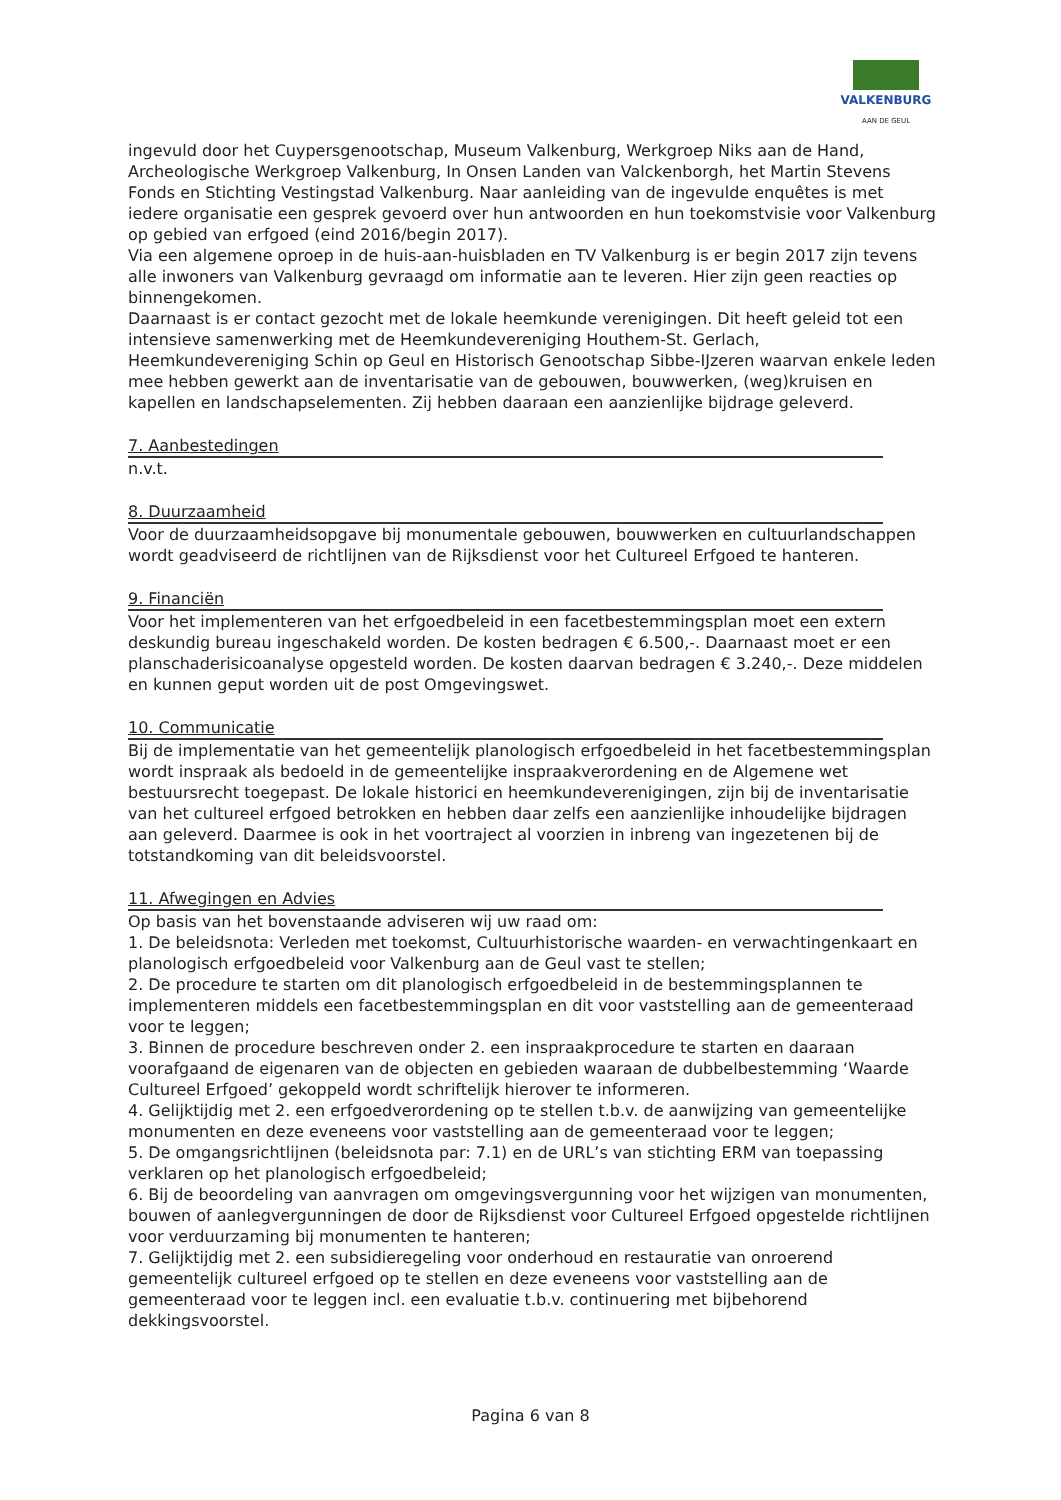VALKENBURG
AAN DE GEUL
ingevuld door het Cuypersgenootschap, Museum Valkenburg, Werkgroep Niks aan de Hand, Archeologische Werkgroep Valkenburg, In Onsen Landen van Valckenborgh, het Martin Stevens Fonds en Stichting Vestingstad Valkenburg. Naar aanleiding van de ingevulde enquêtes is met iedere organisatie een gesprek gevoerd over hun antwoorden en hun toekomstvisie voor Valkenburg op gebied van erfgoed (eind 2016/begin 2017).
Via een algemene oproep in de huis-aan-huisbladen en TV Valkenburg is er begin 2017 zijn tevens alle inwoners van Valkenburg gevraagd om informatie aan te leveren. Hier zijn geen reacties op binnengekomen.
Daarnaast is er contact gezocht met de lokale heemkunde verenigingen. Dit heeft geleid tot een intensieve samenwerking met de Heemkundevereniging Houthem-St. Gerlach, Heemkundevereniging Schin op Geul en Historisch Genootschap Sibbe-IJzeren waarvan enkele leden mee hebben gewerkt aan de inventarisatie van de gebouwen, bouwwerken, (weg)kruisen en kapellen en landschapselementen. Zij hebben daaraan een aanzienlijke bijdrage geleverd.
7. Aanbestedingen
n.v.t.
8. Duurzaamheid
Voor de duurzaamheidsopgave bij monumentale gebouwen, bouwwerken en cultuurlandschappen wordt geadviseerd de richtlijnen van de Rijksdienst voor het Cultureel Erfgoed te hanteren.
9. Financiën
Voor het implementeren van het erfgoedbeleid in een facetbestemmingsplan moet een extern deskundig bureau ingeschakeld worden. De kosten bedragen € 6.500,-. Daarnaast moet er een planschaderisicoanalyse opgesteld worden. De kosten daarvan bedragen € 3.240,-. Deze middelen en kunnen geput worden uit de post Omgevingswet.
10. Communicatie
Bij de implementatie van het gemeentelijk planologisch erfgoedbeleid in het facetbestemmingsplan wordt inspraak als bedoeld in de gemeentelijke inspraakverordening en de Algemene wet bestuursrecht toegepast. De lokale historici en heemkundeverenigingen, zijn bij de inventarisatie van het cultureel erfgoed betrokken en hebben daar zelfs een aanzienlijke inhoudelijke bijdragen aan geleverd. Daarmee is ook in het voortraject al voorzien in inbreng van ingezetenen bij de totstandkoming van dit beleidsvoorstel.
11. Afwegingen en Advies
Op basis van het bovenstaande adviseren wij uw raad om:
1. De beleidsnota: Verleden met toekomst, Cultuurhistorische waarden- en verwachtingenkaart en planologisch erfgoedbeleid voor Valkenburg aan de Geul vast te stellen;
2. De procedure te starten om dit planologisch erfgoedbeleid in de bestemmingsplannen te implementeren middels een facetbestemmingsplan en dit voor vaststelling aan de gemeenteraad voor te leggen;
3. Binnen de procedure beschreven onder 2. een inspraakprocedure te starten en daaraan voorafgaand de eigenaren van de objecten en gebieden waaraan de dubbelbestemming ‘Waarde Cultureel Erfgoed’ gekoppeld wordt schriftelijk hierover te informeren.
4. Gelijktijdig met 2. een erfgoedverordening op te stellen t.b.v. de aanwijzing van gemeentelijke monumenten en deze eveneens voor vaststelling aan de gemeenteraad voor te leggen;
5. De omgangsrichtlijnen (beleidsnota par: 7.1) en de URL’s van stichting ERM van toepassing verklaren op het planologisch erfgoedbeleid;
6. Bij de beoordeling van aanvragen om omgevingsvergunning voor het wijzigen van monumenten, bouwen of aanlegvergunningen de door de Rijksdienst voor Cultureel Erfgoed opgestelde richtlijnen voor verduurzaming bij monumenten te hanteren;
7. Gelijktijdig met 2. een subsidieregeling voor onderhoud en restauratie van onroerend gemeentelijk cultureel erfgoed op te stellen en deze eveneens voor vaststelling aan de gemeenteraad voor te leggen incl. een evaluatie t.b.v. continuering met bijbehorend dekkingsvoorstel.
Pagina 6 van 8